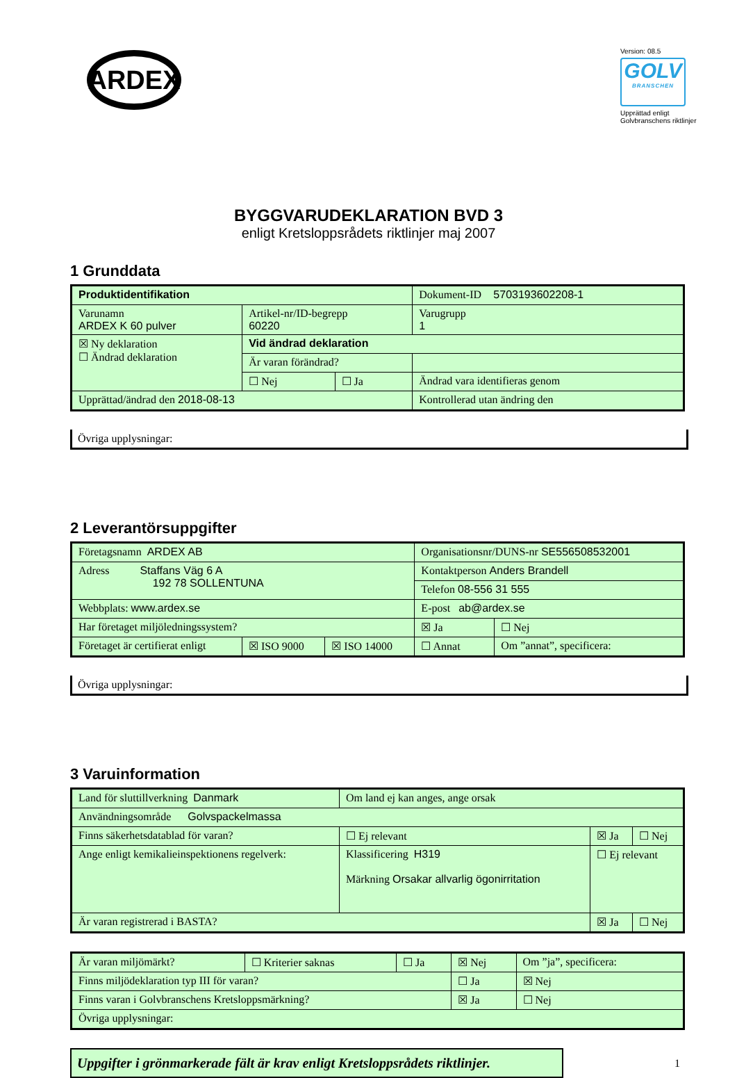ARDEX
Version: 08.5
GOLV
BRANSCHEN
Upprättad enligt Golvbranschens riktlinjer
BYGGVARUDEKLARATION BVD 3
enligt Kretsloppsrådets riktlinjer maj 2007
1 Grunddata
| Produktidentifikation | | | Dokument-ID 5703193602208-1 |
| Varunamn ARDEX K 60 pulver | Artikel-nr/ID-begrepp 60220 | | Varugrupp 1 |
| ☒ Ny deklaration ☐ Ändrad deklaration | Vid ändrad deklaration | | |
| | Är varan förändrad? | | |
| | ☐ Nej | ☐ Ja | Ändrad vara identifieras genom |
| Upprättad/ändrad den 2018-08-13 | | | Kontrollerad utan ändring den |
Övriga upplysningar:
2 Leverantörsuppgifter
| Företagsnamn ARDEX AB | | | Organisationsnr/DUNS-nr SE556508532001 | |
| Adress Staffans Väg 6 A 192 78 SOLLENTUNA | | | Kontaktperson Anders Brandell | |
| | | | Telefon 08-556 31 555 | |
| Webbplats: www.ardex.se | | | E-post ab@ardex.se | |
| Har företaget miljöledningssystem? | | | ☒ Ja | ☐ Nej |
| Företaget är certifierat enligt | ☒ ISO 9000 | ☒ ISO 14000 | ☐ Annat | Om ”annat”, specificera: |
Övriga upplysningar:
3 Varuinformation
| Land för sluttillverkning Danmark | Om land ej kan anges, ange orsak | | | |
| Användningsområde Golvspackelmassa | | | | |
| Finns säkerhetsdatablad för varan? | | ☐ Ej relevant | ☒ Ja | ☐ Nej |
| Ange enligt kemikalieinspektionens regelverk: | Klassificering H319 Märkning Orsakar allvarlig ögonirritation | | ☐ Ej relevant | |
| Är varan registrerad i BASTA? | | | ☒ Ja | ☐ Nej |
| Är varan miljömärkt? | ☐ Kriterier saknas | ☐ Ja | ☒ Nej | Om ”ja”, specificera: |
| Finns miljödeklaration typ III för varan? | | | ☐ Ja | ☒ Nej |
| Finns varan i Golvbranschens Kretsloppsmärkning? | | | ☒ Ja | ☐ Nej |
| Övriga upplysningar: | | | | |
Uppgifter i grönmarkerade fält är krav enligt Kretsloppsrådets riktlinjer.
1